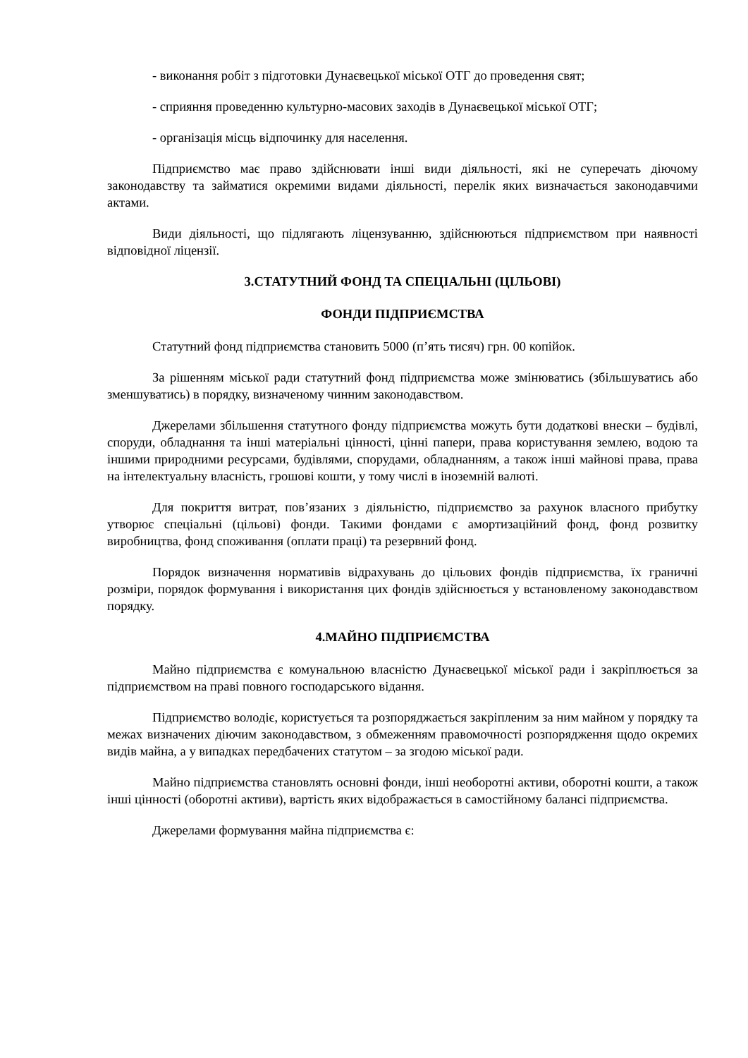- виконання робіт з підготовки Дунаєвецької міської ОТГ до проведення свят;
- сприяння проведенню культурно-масових заходів в Дунаєвецької міської ОТГ;
- організація місць відпочинку для населення.
Підприємство має право здійснювати інші види діяльності, які не суперечать діючому законодавству та займатися окремими видами діяльності, перелік яких визначається законодавчими актами.
Види діяльності, що підлягають ліцензуванню, здійснюються підприємством при наявності відповідної ліцензії.
3.СТАТУТНИЙ ФОНД ТА СПЕЦІАЛЬНІ (ЦІЛЬОВІ)
ФОНДИ ПІДПРИЄМСТВА
Статутний фонд підприємства становить 5000 (п’ять тисяч) грн. 00 копійок.
За рішенням міської ради статутний фонд підприємства може змінюватись (збільшуватись або зменшуватись) в порядку, визначеному чинним законодавством.
Джерелами збільшення статутного фонду підприємства можуть бути додаткові внески – будівлі, споруди, обладнання та інші матеріальні цінності, цінні папери, права користування землею, водою та іншими природними ресурсами, будівлями, спорудами, обладнанням, а також інші майнові права, права на інтелектуальну власність, грошові кошти, у тому числі в іноземній валюті.
Для покриття витрат, пов’язаних з діяльністю, підприємство за рахунок власного прибутку утворює спеціальні (цільові) фонди. Такими фондами є амортизаційний фонд, фонд розвитку виробництва, фонд споживання (оплати праці) та резервний фонд.
Порядок визначення нормативів відрахувань до цільових фондів підприємства, їх граничні розміри, порядок формування і використання цих фондів здійснюється у встановленому законодавством порядку.
4.МАЙНО ПІДПРИЄМСТВА
Майно підприємства є комунальною власністю Дунаєвецької міської ради і закріплюється за підприємством на праві повного господарського відання.
Підприємство володіє, користується та розпоряджається закріпленим за ним майном у порядку та межах визначених діючим законодавством, з обмеженням правомочності розпорядження щодо окремих видів майна, а у випадках передбачених статутом – за згодою міської ради.
Майно підприємства становлять основні фонди, інші необоротні активи, оборотні кошти, а також інші цінності (оборотні активи), вартість яких відображається в самостійному балансі підприємства.
Джерелами формування майна підприємства є: